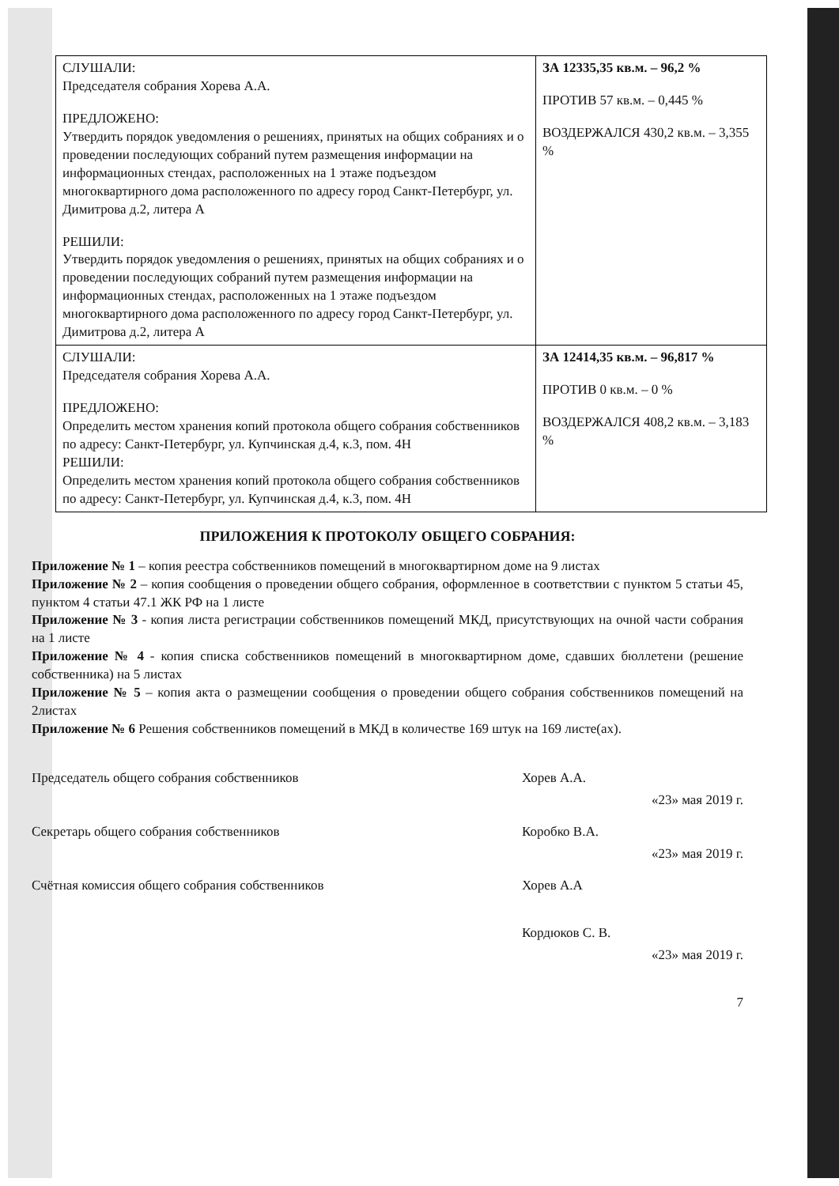| СЛУШАЛИ: Председателя собрания Хорева А.А. ПРЕДЛОЖЕНО: Утвердить порядок уведомления о решениях, принятых на общих собраниях и о проведении последующих собраний путем размещения информации на информационных стендах, расположенных на 1 этаже подъездом многоквартирного дома расположенного по адресу город Санкт-Петербург, ул. Димитрова д.2, литера А РЕШИЛИ: Утвердить порядок уведомления о решениях, принятых на общих собраниях и о проведении последующих собраний путем размещения информации на информационных стендах, расположенных на 1 этаже подъездом многоквартирного дома расположенного по адресу город Санкт-Петербург, ул. Димитрова д.2, литера А | ЗА 12335,35 кв.м. – 96,2 % ПРОТИВ 57 кв.м. – 0,445 % ВОЗДЕРЖАЛСЯ 430,2 кв.м. – 3,355 % |
| СЛУШАЛИ: Председателя собрания Хорева А.А. ПРЕДЛОЖЕНО: Определить местом хранения копий протокола общего собрания собственников по адресу: Санкт-Петербург, ул. Купчинская д.4, к.3, пом. 4Н РЕШИЛИ: Определить местом хранения копий протокола общего собрания собственников по адресу: Санкт-Петербург, ул. Купчинская д.4, к.3, пом. 4Н | ЗА 12414,35 кв.м. – 96,817 % ПРОТИВ 0 кв.м. – 0 % ВОЗДЕРЖАЛСЯ 408,2 кв.м. – 3,183 % |
ПРИЛОЖЕНИЯ К ПРОТОКОЛУ ОБЩЕГО СОБРАНИЯ:
Приложение № 1 – копия реестра собственников помещений в многоквартирном доме на 9 листах
Приложение № 2 – копия сообщения о проведении общего собрания, оформленное в соответствии с пунктом 5 статьи 45, пунктом 4 статьи 47.1 ЖК РФ на 1 листе
Приложение № 3 - копия листа регистрации собственников помещений МКД, присутствующих на очной части собрания на 1 листе
Приложение № 4 - копия списка собственников помещений в многоквартирном доме, сдавших бюллетени (решение собственника) на 5 листах
Приложение № 5 – копия акта о размещении сообщения о проведении общего собрания собственников помещений на 2листах
Приложение № 6 Решения собственников помещений в МКД в количестве 169 штук на 169 листе(ах).
Председатель общего собрания собственников Хорев А.А.
«23» мая 2019 г.
Секретарь общего собрания собственников Коробко В.А.
«23» мая 2019 г.
Счётная комиссия общего собрания собственников Хорев А.А
Кордюков С. В.
«23» мая 2019 г.
7